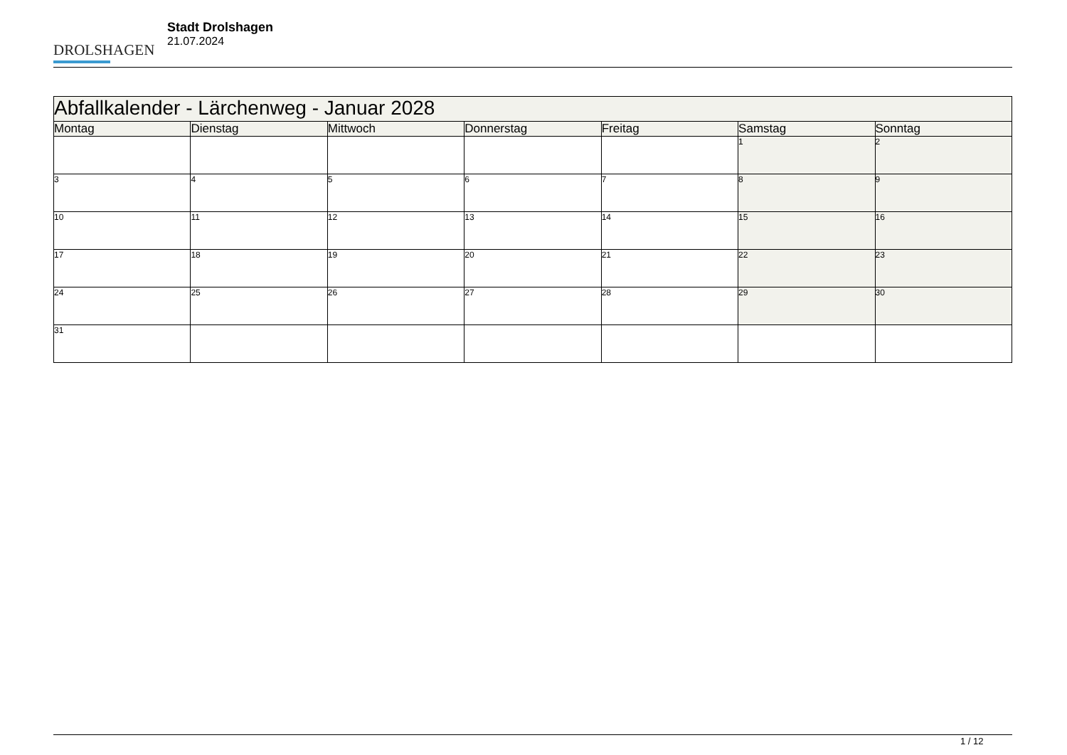DROLSHAGEN
Stadt Drolshagen
21.07.2024
| Abfallkalender - Lärchenweg - Januar 2028 | | | | | | |
| --- | --- | --- | --- | --- | --- | --- |
| Montag | Dienstag | Mittwoch | Donnerstag | Freitag | Samstag | Sonntag |
| | | | | | 1 | 2 |
| 3 | 4 | 5 | 6 | 7 | 8 | 9 |
| 10 | 11 | 12 | 13 | 14 | 15 | 16 |
| 17 | 18 | 19 | 20 | 21 | 22 | 23 |
| 24 | 25 | 26 | 27 | 28 | 29 | 30 |
| 31 | | | | | | |
1 / 12